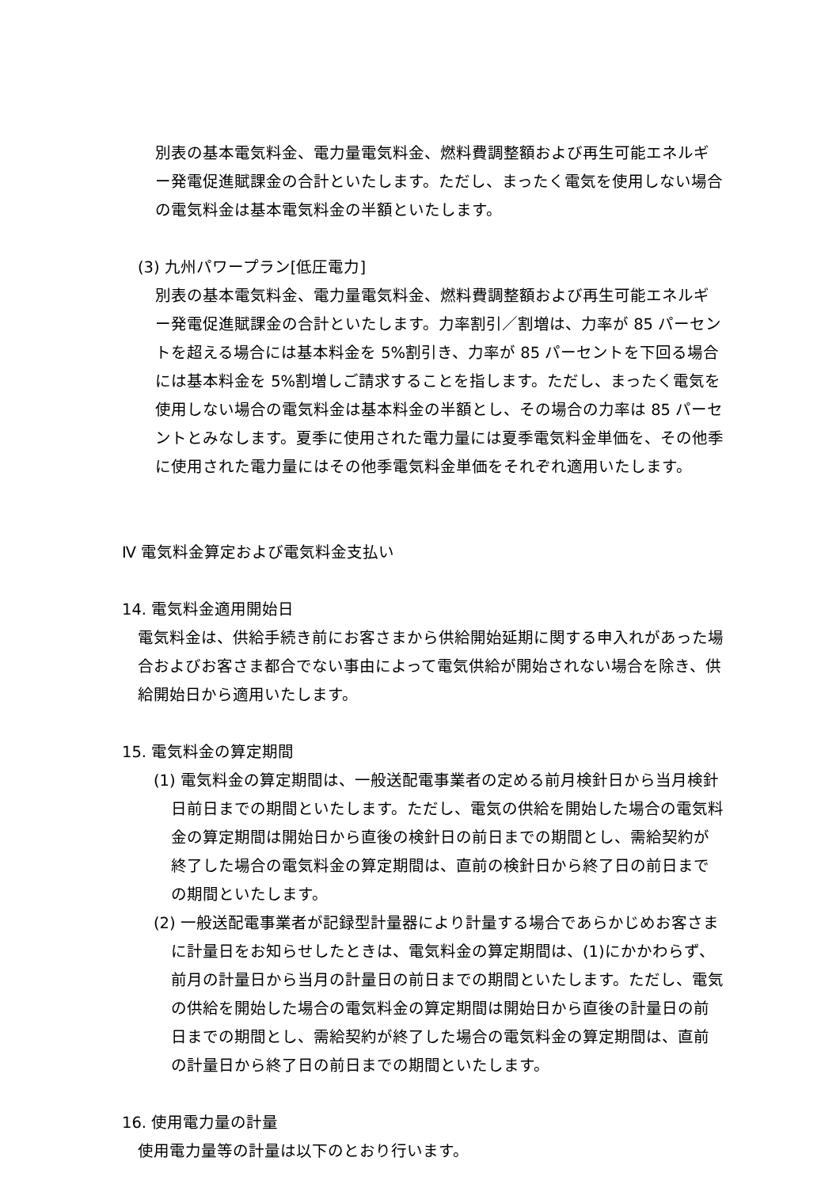別表の基本電気料金、電力量電気料金、燃料費調整額および再生可能エネルギー発電促進賦課金の合計といたします。ただし、まったく電気を使用しない場合の電気料金は基本電気料金の半額といたします。
(3) 九州パワープラン[低圧電力]
別表の基本電気料金、電力量電気料金、燃料費調整額および再生可能エネルギー発電促進賦課金の合計といたします。力率割引／割増は、力率が 85 パーセントを超える場合には基本料金を 5%割引き、力率が 85 パーセントを下回る場合には基本料金を 5%割増しご請求することを指します。ただし、まったく電気を使用しない場合の電気料金は基本料金の半額とし、その場合の力率は 85 パーセントとみなします。夏季に使用された電力量には夏季電気料金単価を、その他季に使用された電力量にはその他季電気料金単価をそれぞれ適用いたします。
Ⅳ 電気料金算定および電気料金支払い
14. 電気料金適用開始日
電気料金は、供給手続き前にお客さまから供給開始延期に関する申入れがあった場合およびお客さま都合でない事由によって電気供給が開始されない場合を除き、供給開始日から適用いたします。
15. 電気料金の算定期間
(1) 電気料金の算定期間は、一般送配電事業者の定める前月検針日から当月検針日前日までの期間といたします。ただし、電気の供給を開始した場合の電気料金の算定期間は開始日から直後の検針日の前日までの期間とし、需給契約が終了した場合の電気料金の算定期間は、直前の検針日から終了日の前日までの期間といたします。
(2) 一般送配電事業者が記録型計量器により計量する場合であらかじめお客さまに計量日をお知らせしたときは、電気料金の算定期間は、(1)にかかわらず、前月の計量日から当月の計量日の前日までの期間といたします。ただし、電気の供給を開始した場合の電気料金の算定期間は開始日から直後の計量日の前日までの期間とし、需給契約が終了した場合の電気料金の算定期間は、直前の計量日から終了日の前日までの期間といたします。
16. 使用電力量の計量
使用電力量等の計量は以下のとおり行います。